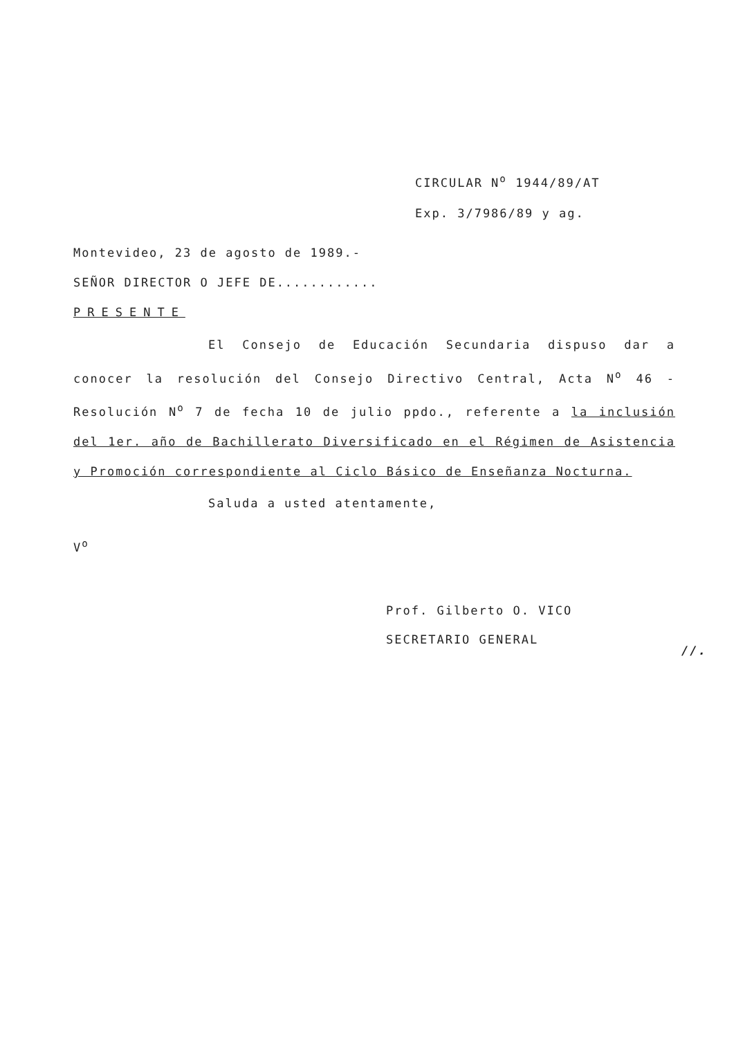CIRCULAR N<sup>o</sup> 1944/89/AT
Exp. 3/7986/89 y ag.
Montevideo, 23 de agosto de 1989.-
SEÑOR DIRECTOR O JEFE DE............
PRESENTE
El Consejo de Educación Secundaria dispuso dar a conocer la resolución del Consejo Directivo Central, Acta N<sup>o</sup> 46 - Resolución N<sup>o</sup> 7 de fecha 10 de julio ppdo., referente a la inclusión del 1er. año de Bachillerato Diversificado en el Régimen de Asistencia y Promoción correspondiente al Ciclo Básico de Enseñanza Nocturna.
Saluda a usted atentamente,
V<sup>o</sup>
Prof. Gilberto O. VICO
SECRETARIO GENERAL
//.